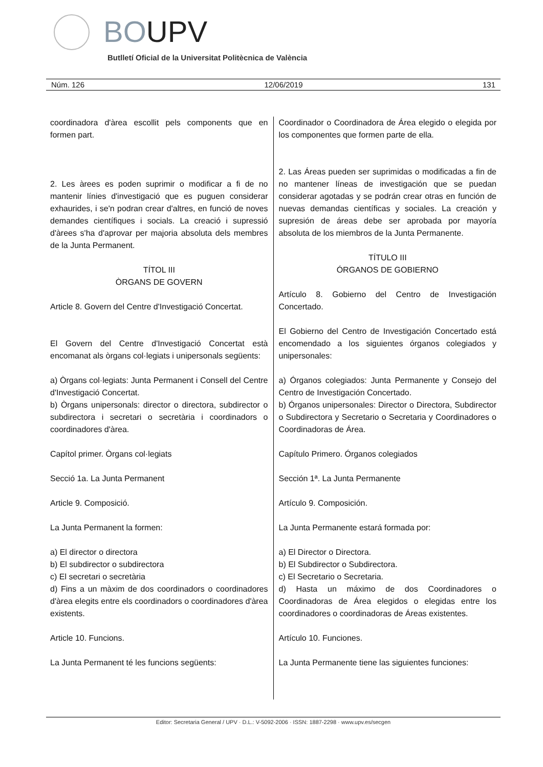BOUPV
Butlletí Oficial de la Universitat Politècnica de València
Núm. 126 12/06/2019 131
coordinadora d'àrea escollit pels components que en formen part.
2. Les àrees es poden suprimir o modificar a fi de no mantenir línies d'investigació que es puguen considerar exhaurides, i se'n podran crear d'altres, en funció de noves demandes científiques i socials. La creació i supressió d'àrees s'ha d'aprovar per majoria absoluta dels membres de la Junta Permanent.
TÍTOL III
ÒRGANS DE GOVERN
Article 8. Govern del Centre d'Investigació Concertat.
El Govern del Centre d'Investigació Concertat està encomanat als òrgans col·legiats i unipersonals següents:
a) Òrgans col·legiats: Junta Permanent i Consell del Centre d'Investigació Concertat.
b) Òrgans unipersonals: director o directora, subdirector o subdirectora i secretari o secretària i coordinadors o coordinadores d'àrea.
Capítol primer. Òrgans col·legiats
Secció 1a. La Junta Permanent
Article 9. Composició.
La Junta Permanent la formen:
a) El director o directora
b) El subdirector o subdirectora
c) El secretari o secretària
d) Fins a un màxim de dos coordinadors o coordinadores d'àrea elegits entre els coordinadors o coordinadores d'àrea existents.
Article 10. Funcions.
La Junta Permanent té les funcions següents:
Coordinador o Coordinadora de Área elegido o elegida por los componentes que formen parte de ella.
2. Las Áreas pueden ser suprimidas o modificadas a fin de no mantener líneas de investigación que se puedan considerar agotadas y se podrán crear otras en función de nuevas demandas científicas y sociales. La creación y supresión de áreas debe ser aprobada por mayoría absoluta de los miembros de la Junta Permanente.
TÍTULO III
ÓRGANOS DE GOBIERNO
Artículo 8. Gobierno del Centro de Investigación Concertado.
El Gobierno del Centro de Investigación Concertado está encomendado a los siguientes órganos colegiados y unipersonales:
a) Órganos colegiados: Junta Permanente y Consejo del Centro de Investigación Concertado.
b) Órganos unipersonales: Director o Directora, Subdirector o Subdirectora y Secretario o Secretaria y Coordinadores o Coordinadoras de Área.
Capítulo Primero. Órganos colegiados
Sección 1ª. La Junta Permanente
Artículo 9. Composición.
La Junta Permanente estará formada por:
a) El Director o Directora.
b) El Subdirector o Subdirectora.
c) El Secretario o Secretaria.
d) Hasta un máximo de dos Coordinadores o Coordinadoras de Área elegidos o elegidas entre los coordinadores o coordinadoras de Áreas existentes.
Artículo 10. Funciones.
La Junta Permanente tiene las siguientes funciones:
Editor: Secretaria General / UPV · D.L.: V-5092-2006 · ISSN: 1887-2298 · www.upv.es/secgen